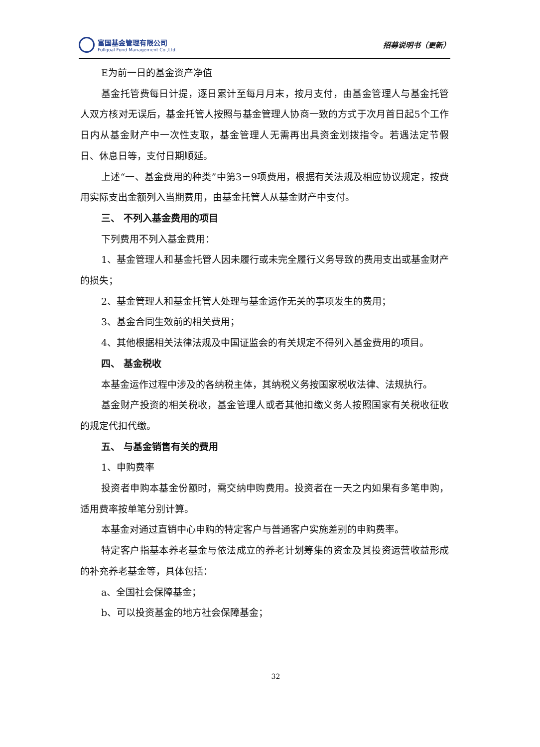富国基金管理有限公司
Fullgoal Fund Management Co.,Ltd.
招募说明书（更新）
E为前一日的基金资产净值
基金托管费每日计提，逐日累计至每月月末，按月支付，由基金管理人与基金托管人双方核对无误后，基金托管人按照与基金管理人协商一致的方式于次月首日起5个工作日内从基金财产中一次性支取，基金管理人无需再出具资金划拨指令。若遇法定节假日、休息日等，支付日期顺延。
上述“一、基金费用的种类”中第3－9项费用，根据有关法规及相应协议规定，按费用实际支出金额列入当期费用，由基金托管人从基金财产中支付。
三、 不列入基金费用的项目
下列费用不列入基金费用：
1、基金管理人和基金托管人因未履行或未完全履行义务导致的费用支出或基金财产的损失；
2、基金管理人和基金托管人处理与基金运作无关的事项发生的费用；
3、基金合同生效前的相关费用；
4、其他根据相关法律法规及中国证监会的有关规定不得列入基金费用的项目。
四、 基金税收
本基金运作过程中涉及的各纳税主体，其纳税义务按国家税收法律、法规执行。
基金财产投资的相关税收，基金管理人或者其他扣缴义务人按照国家有关税收征收的规定代扣代缴。
五、 与基金销售有关的费用
1、申购费率
投资者申购本基金份额时，需交纳申购费用。投资者在一天之内如果有多笔申购，适用费率按单笔分别计算。
本基金对通过直销中心申购的特定客户与普通客户实施差别的申购费率。
特定客户指基本养老基金与依法成立的养老计划筹集的资金及其投资运营收益形成的补充养老基金等，具体包括：
a、全国社会保障基金；
b、可以投资基金的地方社会保障基金；
32